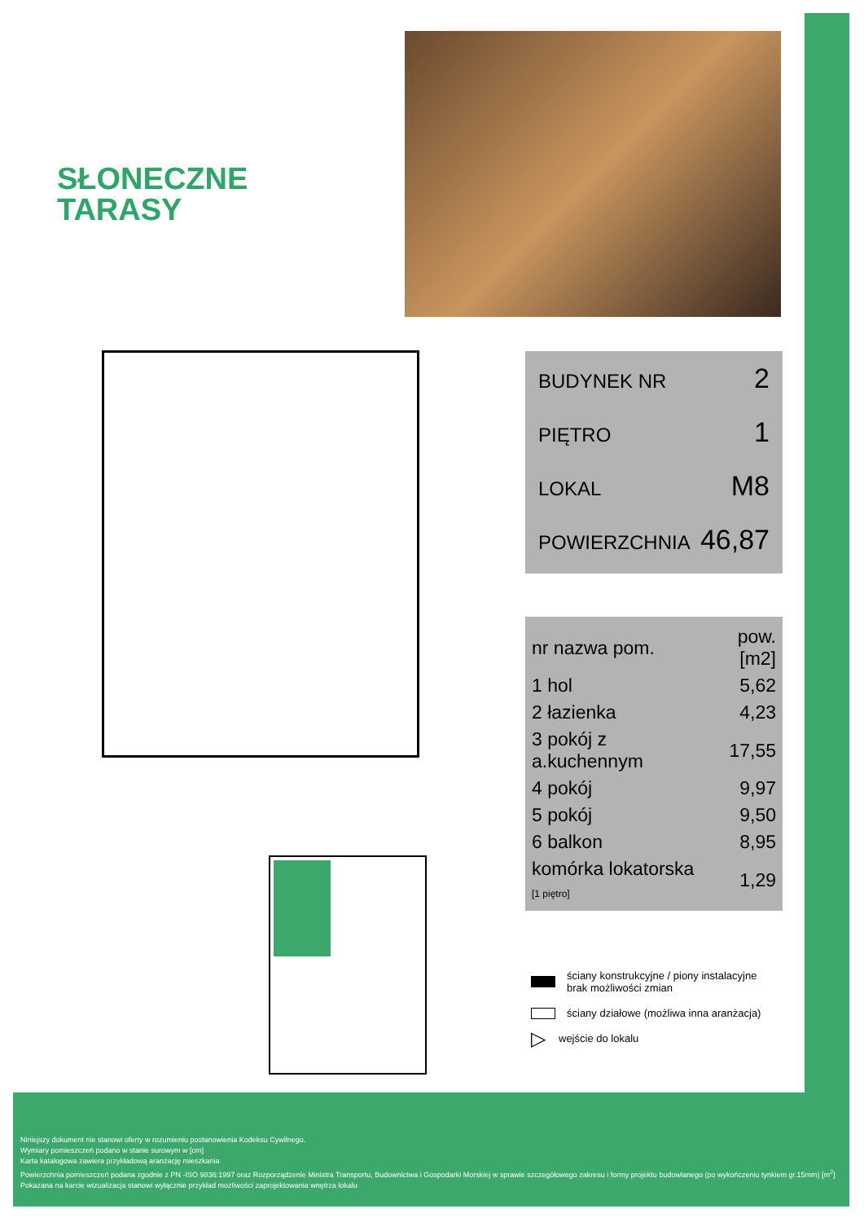SŁONECZNE
TARASY
BUDYNEK NR 2
PIĘTRO 1
LOKAL M8
POWIERZCHNIA 46,87
| nr nazwa pom. | pow.[m2] |
| --- | --- |
| 1 hol | 5,62 |
| 2 łazienka | 4,23 |
| 3 pokój z a.kuchennym | 17,55 |
| 4 pokój | 9,97 |
| 5 pokój | 9,50 |
| 6 balkon | 8,95 |
| komórka lokatorska [1 piętro] | 1,29 |
ściany konstrukcyjne / piony instalacyjne
brak możliwości zmian
ściany działowe (możliwa inna aranżacja)
▷ wejście do lokalu
Niniejszy dokument nie stanowi oferty w rozumieniu postanowienia Kodeksu Cywilnego.
Wymiary pomieszczeń podano w stanie surowym w [cm]
Karta katalogowa zawiera przykładową aranżację mieszkania
Powierzchnia pomieszczeń podana zgodnie z PN -ISO 9836:1997 oraz Rozporządzenie Ministra Transportu, Budownictwa i Gospodarki Morskiej w sprawie szczegółowego zakresu i formy projektu budowlanego (po wykończeniu tynkiem gr.15mm) [m<sup>2</sup>]
Pokazana na karcie wizualizacja stanowi wyłącznie przykład mozliwości zaprojektowania wnętrza lokalu